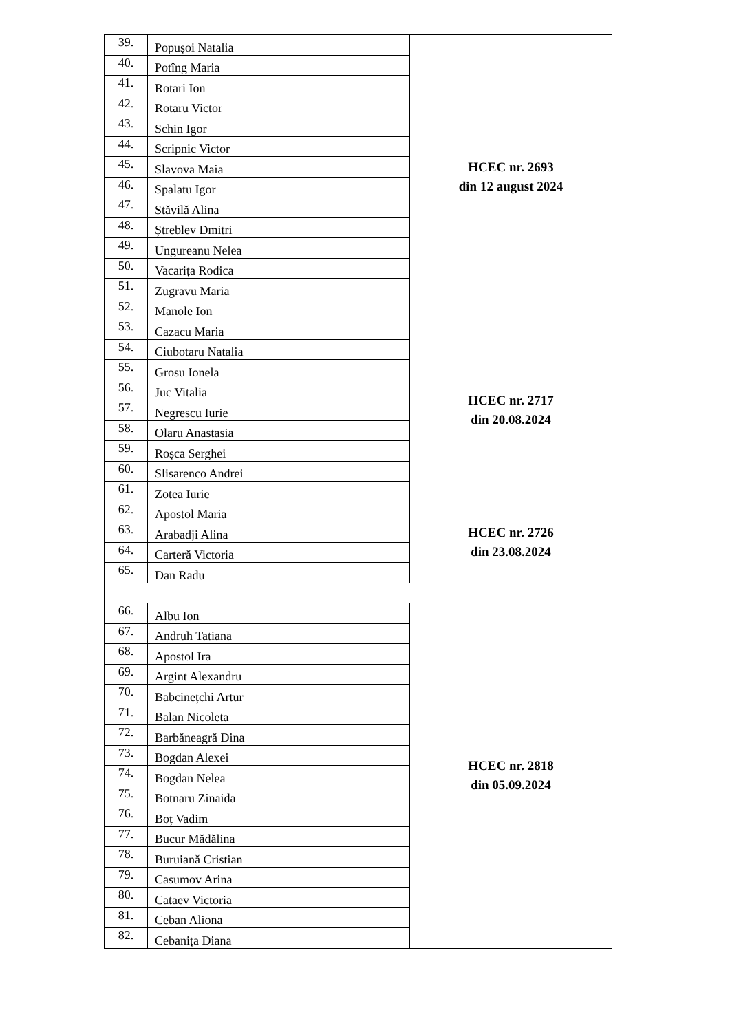| 39. | Popușoi Natalia | HCEC nr. 2693 din 12 august 2024 |
| 40. | Potîng Maria | |
| 41. | Rotari Ion | |
| 42. | Rotaru Victor | |
| 43. | Schin Igor | |
| 44. | Scripnic Victor | |
| 45. | Slavova Maia | |
| 46. | Spalatu Igor | |
| 47. | Stăvilă Alina | |
| 48. | Ștreblev Dmitri | |
| 49. | Ungureanu Nelea | |
| 50. | Vacarița Rodica | |
| 51. | Zugravu Maria | |
| 52. | Manole Ion | |
| 53. | Cazacu Maria | HCEC nr. 2717 din 20.08.2024 |
| 54. | Ciubotaru Natalia | |
| 55. | Grosu Ionela | |
| 56. | Juc Vitalia | |
| 57. | Negrescu Iurie | |
| 58. | Olaru Anastasia | |
| 59. | Roșca Serghei | |
| 60. | Slisarenco Andrei | |
| 61. | Zotea Iurie | |
| 62. | Apostol Maria | HCEC nr. 2726 din 23.08.2024 |
| 63. | Arabadji Alina | |
| 64. | Carteră Victoria | |
| 65. | Dan Radu | |
| 66. | Albu Ion | HCEC nr. 2818 din 05.09.2024 |
| 67. | Andruh Tatiana | |
| 68. | Apostol Ira | |
| 69. | Argint Alexandru | |
| 70. | Babcinețchi Artur | |
| 71. | Balan Nicoleta | |
| 72. | Barbăneagră Dina | |
| 73. | Bogdan Alexei | |
| 74. | Bogdan Nelea | |
| 75. | Botnaru Zinaida | |
| 76. | Boț Vadim | |
| 77. | Bucur Mădălina | |
| 78. | Buruiană Cristian | |
| 79. | Casumov Arina | |
| 80. | Cataev Victoria | |
| 81. | Ceban Aliona | |
| 82. | Cebanița Diana | |